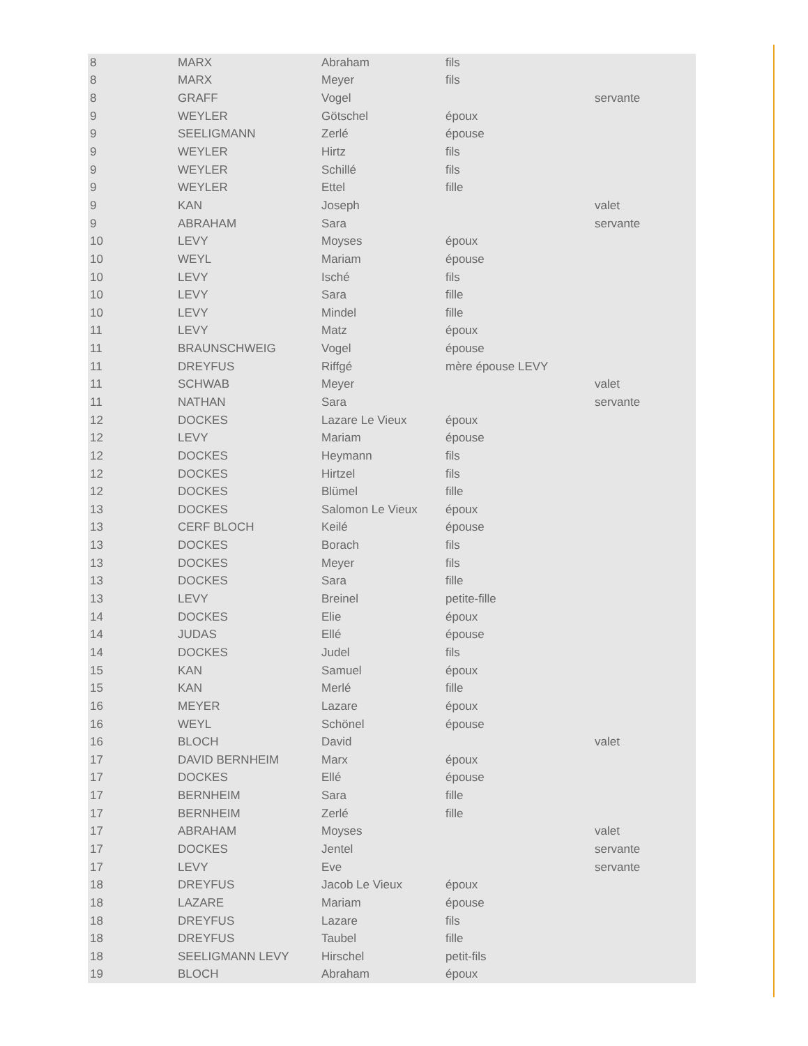| 8 | MARX | Abraham | fils | |
| 8 | MARX | Meyer | fils | |
| 8 | GRAFF | Vogel | | servante |
| 9 | WEYLER | Götschel | époux | |
| 9 | SEELIGMANN | Zerlé | épouse | |
| 9 | WEYLER | Hirtz | fils | |
| 9 | WEYLER | Schillé | fils | |
| 9 | WEYLER | Ettel | fille | |
| 9 | KAN | Joseph | | valet |
| 9 | ABRAHAM | Sara | | servante |
| 10 | LEVY | Moyses | époux | |
| 10 | WEYL | Mariam | épouse | |
| 10 | LEVY | Isché | fils | |
| 10 | LEVY | Sara | fille | |
| 10 | LEVY | Mindel | fille | |
| 11 | LEVY | Matz | époux | |
| 11 | BRAUNSCHWEIG | Vogel | épouse | |
| 11 | DREYFUS | Riffgé | mère épouse LEVY | |
| 11 | SCHWAB | Meyer | | valet |
| 11 | NATHAN | Sara | | servante |
| 12 | DOCKES | Lazare Le Vieux | époux | |
| 12 | LEVY | Mariam | épouse | |
| 12 | DOCKES | Heymann | fils | |
| 12 | DOCKES | Hirtzel | fils | |
| 12 | DOCKES | Blümel | fille | |
| 13 | DOCKES | Salomon Le Vieux | époux | |
| 13 | CERF BLOCH | Keilé | épouse | |
| 13 | DOCKES | Borach | fils | |
| 13 | DOCKES | Meyer | fils | |
| 13 | DOCKES | Sara | fille | |
| 13 | LEVY | Breinel | petite-fille | |
| 14 | DOCKES | Elie | époux | |
| 14 | JUDAS | Ellé | épouse | |
| 14 | DOCKES | Judel | fils | |
| 15 | KAN | Samuel | époux | |
| 15 | KAN | Merlé | fille | |
| 16 | MEYER | Lazare | époux | |
| 16 | WEYL | Schönel | épouse | |
| 16 | BLOCH | David | | valet |
| 17 | DAVID BERNHEIM | Marx | époux | |
| 17 | DOCKES | Ellé | épouse | |
| 17 | BERNHEIM | Sara | fille | |
| 17 | BERNHEIM | Zerlé | fille | |
| 17 | ABRAHAM | Moyses | | valet |
| 17 | DOCKES | Jentel | | servante |
| 17 | LEVY | Eve | | servante |
| 18 | DREYFUS | Jacob Le Vieux | époux | |
| 18 | LAZARE | Mariam | épouse | |
| 18 | DREYFUS | Lazare | fils | |
| 18 | DREYFUS | Taubel | fille | |
| 18 | SEELIGMANN LEVY | Hirschel | petit-fils | |
| 19 | BLOCH | Abraham | époux | |